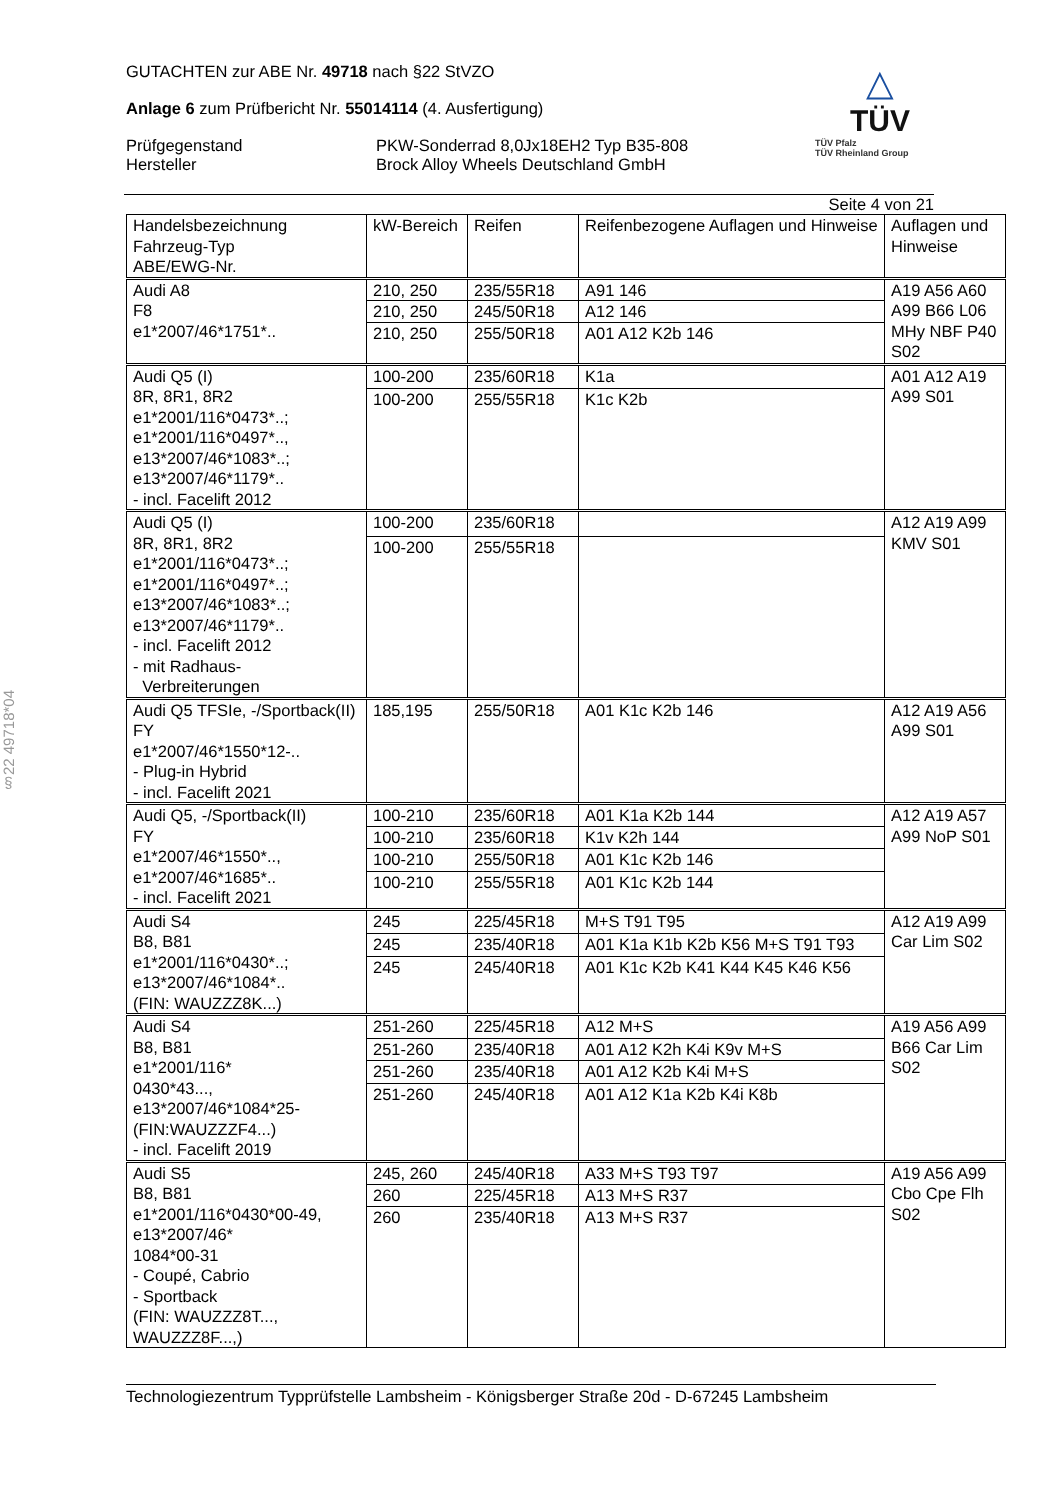§22 49718*04
△
TÜV
TÜV Pfalz
TÜV Rheinland Group
GUTACHTEN zur ABE Nr. 49718 nach §22 StVZO
Anlage 6 zum Prüfbericht Nr. 55014114 (4. Ausfertigung)
Prüfgegenstand
Hersteller
PKW-Sonderrad 8,0Jx18EH2 Typ B35-808
Brock Alloy Wheels Deutschland GmbH
Seite 4 von 21
| Handelsbezeichnung Fahrzeug-Typ ABE/EWG-Nr. | kW-Bereich | Reifen | Reifenbezogene Auflagen und Hinweise | Auflagen und Hinweise |
| --- | --- | --- | --- | --- |
| Audi A8 F8 e1*2007/46*1751*.. | 210, 250 | 235/55R18 | A91 146 | A19 A56 A60 A99 B66 L06 MHy NBF P40 S02 |
| | 210, 250 | 245/50R18 | A12 146 | |
| | 210, 250 | 255/50R18 | A01 A12 K2b 146 | |
| Audi Q5 (I) 8R, 8R1, 8R2 e1*2001/116*0473*..; e1*2001/116*0497*.., e13*2007/46*1083*..; e13*2007/46*1179*.. - incl. Facelift 2012 | 100-200 | 235/60R18 | K1a | A01 A12 A19 A99 S01 |
| | 100-200 | 255/55R18 | K1c K2b | |
| Audi Q5 (I) 8R, 8R1, 8R2 e1*2001/116*0473*..; e1*2001/116*0497*..; e13*2007/46*1083*..; e13*2007/46*1179*.. - incl. Facelift 2012 - mit Radhaus- Verbreiterungen | 100-200 | 235/60R18 | | A12 A19 A99 KMV S01 |
| | 100-200 | 255/55R18 | | |
| Audi Q5 TFSIe, -/Sportback(II) FY e1*2007/46*1550*12-.. - Plug-in Hybrid - incl. Facelift 2021 | 185,195 | 255/50R18 | A01 K1c K2b 146 | A12 A19 A56 A99 S01 |
| Audi Q5, -/Sportback(II) FY e1*2007/46*1550*.., e1*2007/46*1685*.. - incl. Facelift 2021 | 100-210 | 235/60R18 | A01 K1a K2b 144 | A12 A19 A57 A99 NoP S01 |
| | 100-210 | 235/60R18 | K1v K2h 144 | |
| | 100-210 | 255/50R18 | A01 K1c K2b 146 | |
| | 100-210 | 255/55R18 | A01 K1c K2b 144 | |
| Audi S4 B8, B81 e1*2001/116*0430*..; e13*2007/46*1084*.. (FIN: WAUZZZ8K...) | 245 | 225/45R18 | M+S T91 T95 | A12 A19 A99 Car Lim S02 |
| | 245 | 235/40R18 | A01 K1a K1b K2b K56 M+S T91 T93 | |
| | 245 | 245/40R18 | A01 K1c K2b K41 K44 K45 K46 K56 | |
| Audi S4 B8, B81 e1*2001/116* 0430*43..., e13*2007/46*1084*25- (FIN:WAUZZZF4...) - incl. Facelift 2019 | 251-260 | 225/45R18 | A12 M+S | A19 A56 A99 B66 Car Lim S02 |
| | 251-260 | 235/40R18 | A01 A12 K2h K4i K9v M+S | |
| | 251-260 | 235/40R18 | A01 A12 K2b K4i M+S | |
| | 251-260 | 245/40R18 | A01 A12 K1a K2b K4i K8b | |
| Audi S5 B8, B81 e1*2001/116*0430*00-49, e13*2007/46* 1084*00-31 - Coupé, Cabrio - Sportback (FIN: WAUZZZ8T..., WAUZZZ8F...,) | 245, 260 | 245/40R18 | A33 M+S T93 T97 | A19 A56 A99 Cbo Cpe Flh S02 |
| | 260 | 225/45R18 | A13 M+S R37 | |
| | 260 | 235/40R18 | A13 M+S R37 | |
Technologiezentrum Typprüfstelle Lambsheim - Königsberger Straße 20d - D-67245 Lambsheim